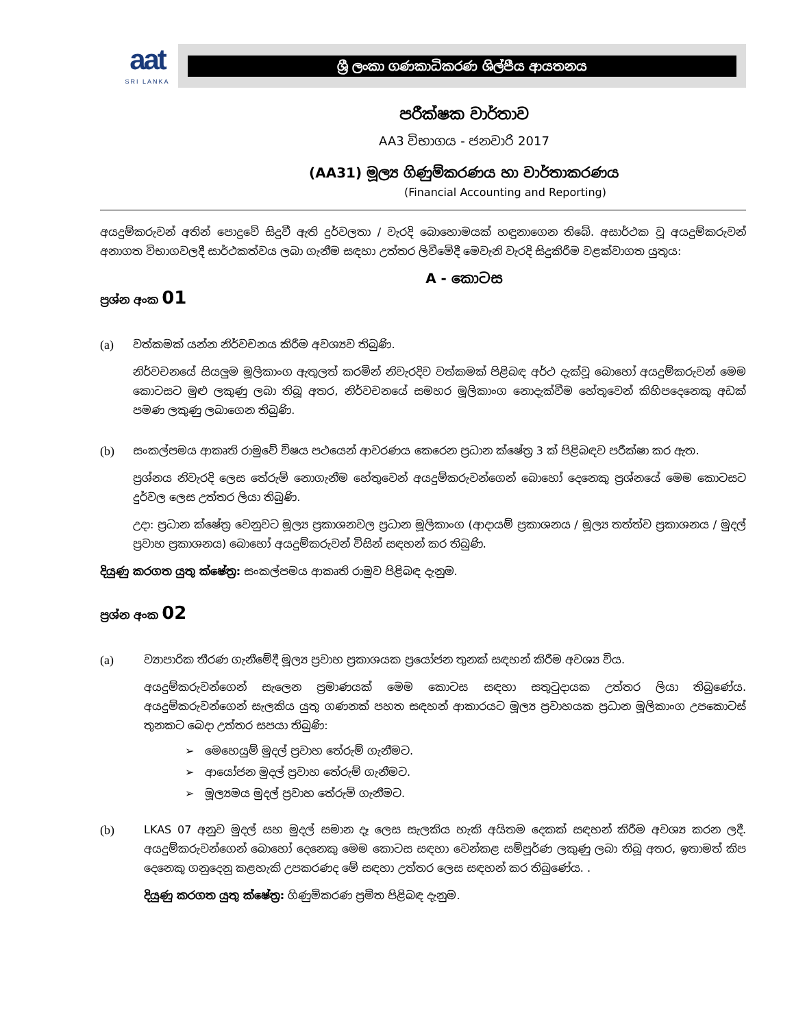aat
SRI LANKA
ශ්‍රී ලංකා ගණකාධිකරණ ශිල්පීය ආයතනය
පරීක්ෂක වාර්තාව
AA3 විභාගය - ජනවාරි 2017
(AA31) මූල්‍ය ගිණුම්කරණය හා වාර්තාකරණය
(Financial Accounting and Reporting)
අයදුම්කරුවන් අතින් පොදුවේ සිදුවී ඇති දුර්වලතා / වැරදි බොහොමයක් හඳුනාගෙන තිබේ. අසාර්ථක වූ අයදුම්කරුවන් අනාගත විභාගවලදී සාර්ථකත්වය ලබා ගැනීම සඳහා උත්තර ලිවීමේදී මෙවැනි වැරදි සිදුකිරීම වළක්වාගත යුතුය:
A - කොටස
ප්‍රශ්න අංක 01
(a) වත්කමක් යන්න නිර්වචනය කිරීම අවශ්‍යව තිබුණි.
නිර්වචනයේ සියලුම මූලිකාංග ඇතුලත් කරමින් නිවැරදිව වත්කමක් පිළිබඳ අර්ථ දැක්වූ බොහෝ අයදුම්කරුවන් මෙම කොටසට මුළු ලකුණු ලබා තිබූ අතර, නිර්වචනයේ සමහර මූලිකාංග නොදැක්වීම හේතුවෙන් කිහිපදෙනෙකු අඩක් පමණ ලකුණු ලබාගෙන තිබුණි.
(b) සංකල්පමය ආකෘති රාමුවේ විෂය පථයෙන් ආවරණය කෙරෙන ප්‍රධාන ක්ෂේත්‍ර 3 ක් පිළිබඳව පරීක්ෂා කර ඇත.
ප්‍රශ්නය නිවැරදි ලෙස තේරුම් නොගැනීම හේතුවෙන් අයදුම්කරුවන්ගෙන් බොහෝ දෙනෙකු ප්‍රශ්නයේ මෙම කොටසට දුර්වල ලෙස උත්තර ලියා තිබුණි.
උදා: ප්‍රධාන ක්ෂේත්‍ර වෙනුවට මූල්‍ය ප්‍රකාශනවල ප්‍රධාන මූලිකාංග (ආදායම් ප්‍රකාශනය / මූල්‍ය තත්ත්ව ප්‍රකාශනය / මුදල් ප්‍රවාහ ප්‍රකාශනය) බොහෝ අයදුම්කරුවන් විසින් සඳහන් කර තිබුණි.
දියුණු කරගත යුතු ක්ෂේත්‍ර: සංකල්පමය ආකෘති රාමුව පිළිබඳ දැනුම.
ප්‍රශ්න අංක 02
(a) ව්‍යාපාරික තීරණ ගැනීමේදී මූල්‍ය ප්‍රවාහ ප්‍රකාශයක ප්‍රයෝජන තුනක් සඳහන් කිරීම අවශ්‍ය විය.
අයදුම්කරුවන්ගෙන් සැලෙන ප්‍රමාණයක් මෙම කොටස සඳහා සතුටුදායක උත්තර ලියා තිබුණේය. අයදුම්කරුවන්ගෙන් සැලකිය යුතු ගණනක් පහත සඳහන් ආකාරයට මූල්‍ය ප්‍රවාහයක ප්‍රධාන මූලිකාංග උපකොටස් තුනකට බෙදා උත්තර සපයා තිබුණි:
➢ මෙහෙයුම් මුදල් ප්‍රවාහ තේරුම් ගැනීමට.
➢ ආයෝජන මුදල් ප්‍රවාහ තේරුම් ගැනීමට.
➢ මූල්‍යමය මුදල් ප්‍රවාහ තේරුම් ගැනීමට.
(b) LKAS 07 අනුව මුදල් සහ මුදල් සමාන දෑ ලෙස සැලකිය හැකි අයිතම දෙකක් සඳහන් කිරීම අවශ්‍ය කරන ලදී. අයදුම්කරුවන්ගෙන් බොහෝ දෙනෙකු මෙම කොටස සඳහා වෙන්කළ සම්පූර්ණ ලකුණු ලබා තිබූ අතර, ඉතාමත් කිප දෙනෙකු ගනුදෙනු කළහැකි උපකරණද මේ සඳහා උත්තර ලෙස සඳහන් කර තිබුණේය. .
දියුණු කරගත යුතු ක්ෂේත්‍ර: ගිණුම්කරණ ප්‍රමිත පිළිබඳ දැනුම.